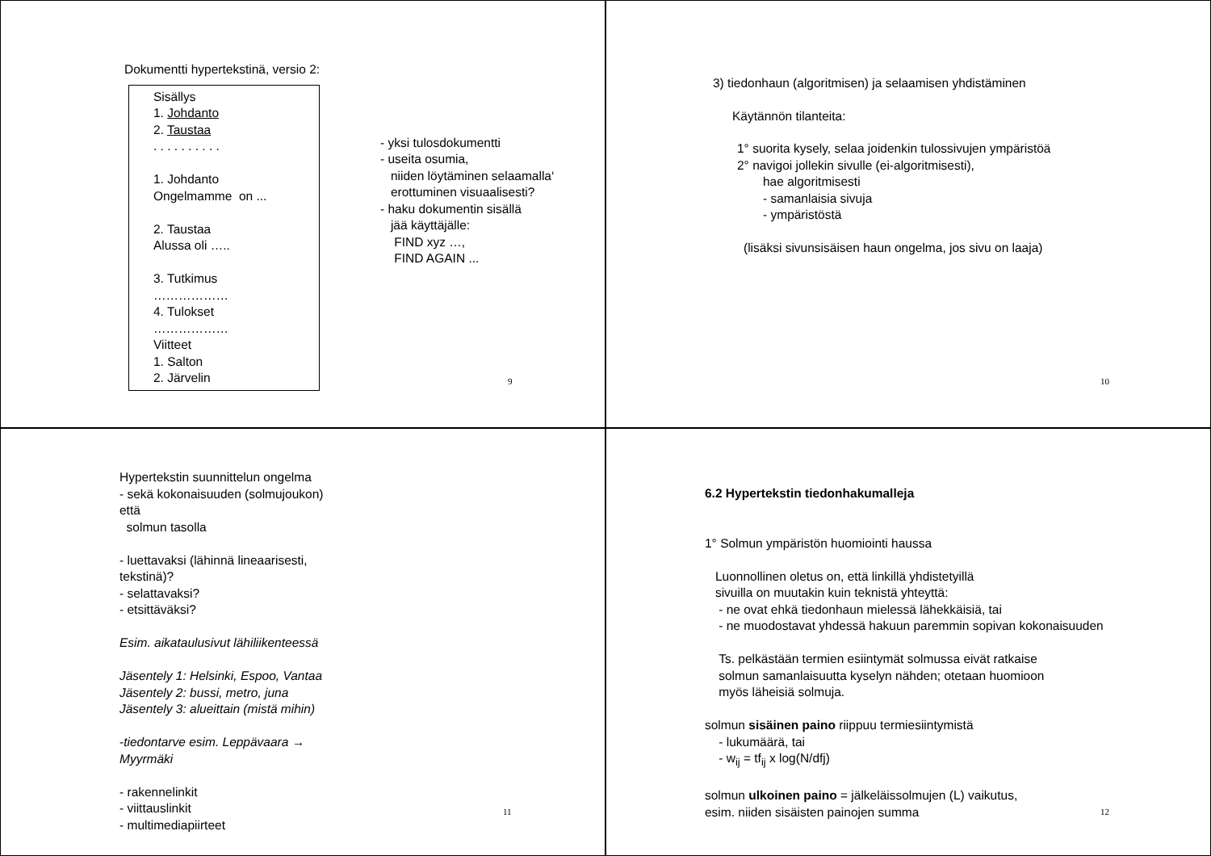Dokumentti hypertekstinä, versio 2:
Sisällys
1. Johdanto
2. Taustaa
. . . . . . . . . .
1. Johdanto
Ongelmamme on ...
2. Taustaa
Alussa oli …..
3. Tutkimus
………………
4. Tulokset
………………
Viitteet
1. Salton
2. Järvelin
- yksi tulosdokumentti
- useita osumia,
niiden löytäminen selaamalla‘
erottuminen visuaalisesti?
- haku dokumentin sisällä
jää käyttäjälle:
FIND xyz …,
FIND AGAIN ...
9
3) tiedonhaun (algoritmisen) ja selaamisen yhdistäminen
Käytännön tilanteita:
1° suorita kysely, selaa joidenkin tulossivujen ympäristöä
2° navigoi jollekin sivulle (ei-algoritmisesti),
hae algoritmisesti
- samanlaisia sivuja
- ympäristöstä
(lisäksi sivunsisäisen haun ongelma, jos sivu on laaja)
10
Hypertekstin suunnittelun ongelma
- sekä kokonaisuuden (solmujoukon)
että
solmun tasolla
- luettavaksi (lähinnä lineaarisesti,
tekstinä)?
- selattavaksi?
- etsittäväksi?
Esim. aikataulusivut lähiliikenteessä
Jäsentely 1: Helsinki, Espoo, Vantaa
Jäsentely 2: bussi, metro, juna
Jäsentely 3: alueittain (mistä mihin)
-tiedontarve esim. Leppävaara →
Myyrmäki
- rakennelinkit
- viittauslinkit
- multimediapiirteet
11
6.2 Hypertekstin tiedonhakumalleja
1° Solmun ympäristön huomiointi haussa
Luonnollinen oletus on, että linkillä yhdistetyillä
sivuilla on muutakin kuin teknistä yhteyttä:
- ne ovat ehkä tiedonhaun mielessä lähekkäisiä, tai
- ne muodostavat yhdessä hakuun paremmin sopivan kokonaisuuden
Ts. pelkästään termien esiintymät solmussa eivät ratkaise
solmun samanlaisuutta kyselyn nähden; otetaan huomioon
myös läheisiä solmuja.
solmun sisäinen paino riippuu termiesiintymistä
- lukumäärä, tai
- w<sub>ij</sub> = tf<sub>ij</sub> x log(N/dfj)
solmun ulkoinen paino = jälkeläissolmujen (L) vaikutus,
esim. niiden sisäisten painojen summa
12